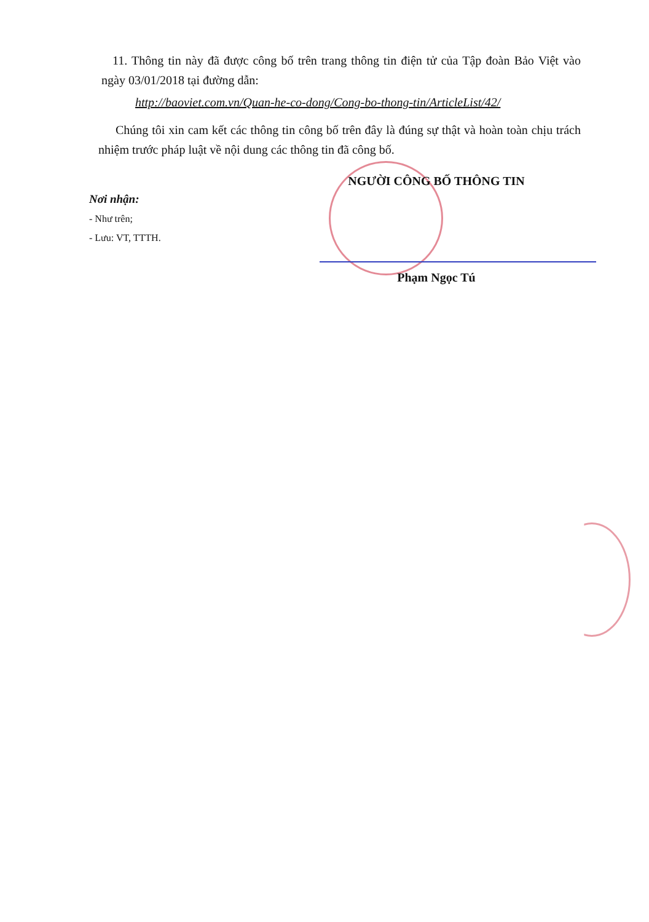11. Thông tin này đã được công bố trên trang thông tin điện tử của Tập đoàn Bảo Việt vào ngày 03/01/2018 tại đường dẫn:
http://baoviet.com.vn/Quan-he-co-dong/Cong-bo-thong-tin/ArticleList/42/
Chúng tôi xin cam kết các thông tin công bố trên đây là đúng sự thật và hoàn toàn chịu trách nhiệm trước pháp luật về nội dung các thông tin đã công bố.
NGƯỜI CÔNG BỐ THÔNG TIN
Nơi nhận:
- Như trên;
- Lưu: VT, TTTH.
Phạm Ngọc Tú